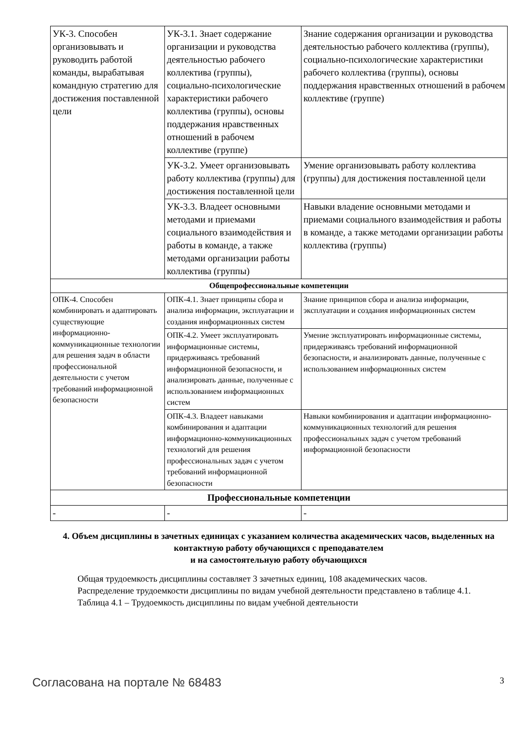| УК-3. Способен организовывать и руководить работой команды, вырабатывая командную стратегию для достижения поставленной цели | УК-3.1. Знает содержание организации и руководства деятельностью рабочего коллектива (группы), социально-психологические характеристики рабочего коллектива (группы), основы поддержания нравственных отношений в рабочем коллективе (группе) | Знание содержания организации и руководства деятельностью рабочего коллектива (группы), социально-психологические характеристики рабочего коллектива (группы), основы поддержания нравственных отношений в рабочем коллективе (группе) |
| | УК-3.2. Умеет организовывать работу коллектива (группы) для достижения поставленной цели | Умение организовывать работу коллектива (группы) для достижения поставленной цели |
| | УК-3.3. Владеет основными методами и приемами социального взаимодействия и работы в команде, а также методами организации работы коллектива (группы) | Навыки владение основными методами и приемами социального взаимодействия и работы в команде, а также методами организации работы коллектива (группы) |
| Общепрофессиональные компетенции | | |
| ОПК-4. Способен комбинировать и адаптировать существующие информационно-коммуникационные технологии для решения задач в области профессиональной деятельности с учетом требований информационной безопасности | ОПК-4.1. Знает принципы сбора и анализа информации, эксплуатации и создания информационных систем | Знание принципов сбора и анализа информации, эксплуатации и создания информационных систем |
| | ОПК-4.2. Умеет эксплуатировать информационные системы, придерживаясь требований информационной безопасности, и анализировать данные, полученные с использованием информационных систем | Умение эксплуатировать информационные системы, придерживаясь требований информационной безопасности, и анализировать данные, полученные с использованием информационных систем |
| | ОПК-4.3. Владеет навыками комбинирования и адаптации информационно-коммуникационных технологий для решения профессиональных задач с учетом требований информационной безопасности | Навыки комбинирования и адаптации информационно-коммуникационных технологий для решения профессиональных задач с учетом требований информационной безопасности |
| Профессиональные компетенции | | |
| - | - | - |
4. Объем дисциплины в зачетных единицах с указанием количества академических часов, выделенных на контактную работу обучающихся с преподавателем
и на самостоятельную работу обучающихся
Общая трудоемкость дисциплины составляет 3 зачетных единиц, 108 академических часов.
Распределение трудоемкости дисциплины по видам учебной деятельности представлено в таблице 4.1.
Таблица 4.1 – Трудоемкость дисциплины по видам учебной деятельности
Согласована на портале № 68483 3